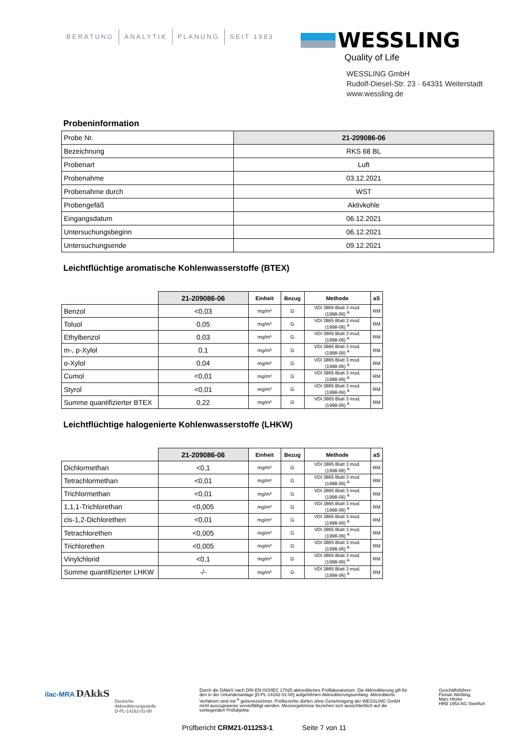BERATUNG ANALYTIK PLANUNG SEIT 1983
WESSLING
Quality of Life
WESSLING GmbH
Rudolf-Diesel-Str. 23 · 64331 Weiterstadt
www.wessling.de
Probeninformation
| Probe Nr. | 21-209086-06 |
| Bezeichnung | RKS 68 BL |
| Probenart | Luft |
| Probenahme | 03.12.2021 |
| Probenahme durch | WST |
| Probengefäß | Aktivkohle |
| Eingangsdatum | 06.12.2021 |
| Untersuchungsbeginn | 06.12.2021 |
| Untersuchungsende | 09.12.2021 |
Leichtflüchtige aromatische Kohlenwasserstoffe (BTEX)
| | 21-209086-06 | Einheit | Bezug | Methode | aS |
| --- | --- | --- | --- | --- | --- |
| Benzol | <0,03 | mg/m³ | G | VDI 3865 Blatt 3 mod. (1998-06) <sup>A</sup> | RM |
| Toluol | 0,05 | mg/m³ | G | VDI 3865 Blatt 3 mod. (1998-06) <sup>A</sup> | RM |
| Ethylbenzol | 0,03 | mg/m³ | G | VDI 3865 Blatt 3 mod. (1998-06) <sup>A</sup> | RM |
| m-, p-Xylol | 0,1 | mg/m³ | G | VDI 3865 Blatt 3 mod. (1998-06) <sup>A</sup> | RM |
| o-Xylol | 0,04 | mg/m³ | G | VDI 3865 Blatt 3 mod. (1998-06) <sup>A</sup> | RM |
| Cumol | <0,01 | mg/m³ | G | VDI 3865 Blatt 3 mod. (1998-06) <sup>A</sup> | RM |
| Styrol | <0,01 | mg/m³ | G | VDI 3865 Blatt 3 mod. (1998-06) <sup>A</sup> | RM |
| Summe quantifizierter BTEX | 0,22 | mg/m³ | G | VDI 3865 Blatt 3 mod. (1998-06) <sup>A</sup> | RM |
Leichtflüchtige halogenierte Kohlenwasserstoffe (LHKW)
| | 21-209086-06 | Einheit | Bezug | Methode | aS |
| --- | --- | --- | --- | --- | --- |
| Dichlormethan | <0,1 | mg/m³ | G | VDI 3865 Blatt 3 mod. (1998-06) <sup>A</sup> | RM |
| Tetrachlormethan | <0,01 | mg/m³ | G | VDI 3865 Blatt 3 mod. (1998-06) <sup>A</sup> | RM |
| Trichlormethan | <0,01 | mg/m³ | G | VDI 3865 Blatt 3 mod. (1998-06) <sup>A</sup> | RM |
| 1,1,1-Trichlorethan | <0,005 | mg/m³ | G | VDI 3865 Blatt 3 mod. (1998-06) <sup>A</sup> | RM |
| cis-1,2-Dichlorethen | <0,01 | mg/m³ | G | VDI 3865 Blatt 3 mod. (1998-06) <sup>A</sup> | RM |
| Tetrachlorethen | <0,005 | mg/m³ | G | VDI 3865 Blatt 3 mod. (1998-06) <sup>A</sup> | RM |
| Trichlorethen | <0,005 | mg/m³ | G | VDI 3865 Blatt 3 mod. (1998-06) <sup>A</sup> | RM |
| Vinylchlorid | <0,1 | mg/m³ | G | VDI 3865 Blatt 3 mod. (1998-06) <sup>A</sup> | RM |
| Summe quantifizierter LHKW | -/- | mg/m³ | G | VDI 3865 Blatt 3 mod. (1998-06) <sup>A</sup> | RM |
ilac-MRA DAkkS
Deutsche
Akkreditierungsstelle
D-PL-14162-01-00
Durch die DAkkS nach DIN EN ISO/IEC 17025 akkreditiertes Prüflaboratorium. Die Akkreditierung gilt für den in der Urkundenanlage [D-PL-14162-01-00] aufgeführten Akkreditierungsumfang. Akkreditierte Verfahren sind mit <sup>A</sup> gekennzeichnet. Prüfberichte dürfen ohne Genehmigung der WESSLING GmbH nicht auszugsweise vervielfältigt werden. Messergebnisse beziehen sich ausschließlich auf die vorliegenden Prüfobjekte.
Geschäftsführer:
Florian Weßling,
Marc Hitzke
HRB 1953 AG Steinfurt
Prüfbericht CRM21-011253-1 Seite 7 von 11